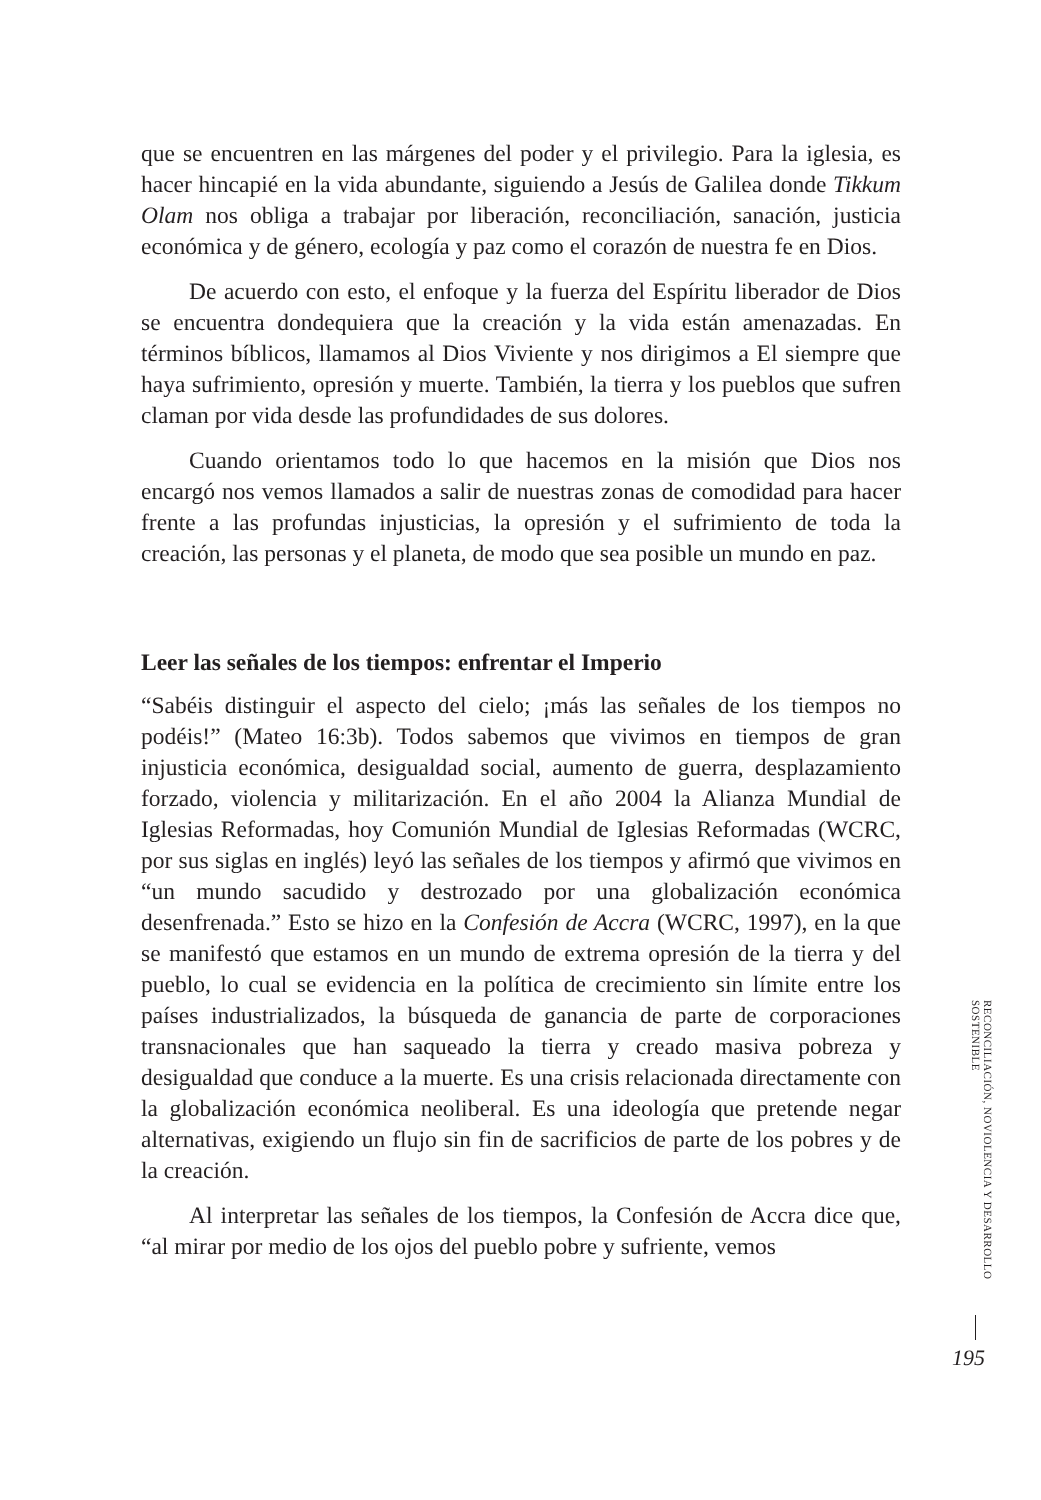que se encuentren en las márgenes del poder y el privilegio. Para la iglesia, es hacer hincapié en la vida abundante, siguiendo a Jesús de Galilea donde Tikkum Olam nos obliga a trabajar por liberación, reconciliación, sanación, justicia económica y de género, ecología y paz como el corazón de nuestra fe en Dios.
De acuerdo con esto, el enfoque y la fuerza del Espíritu liberador de Dios se encuentra dondequiera que la creación y la vida están amenazadas. En términos bíblicos, llamamos al Dios Viviente y nos dirigimos a El siempre que haya sufrimiento, opresión y muerte. También, la tierra y los pueblos que sufren claman por vida desde las profundidades de sus dolores.
Cuando orientamos todo lo que hacemos en la misión que Dios nos encargó nos vemos llamados a salir de nuestras zonas de comodidad para hacer frente a las profundas injusticias, la opresión y el sufrimiento de toda la creación, las personas y el planeta, de modo que sea posible un mundo en paz.
Leer las señales de los tiempos: enfrentar el Imperio
“Sabéis distinguir el aspecto del cielo; ¡más las señales de los tiempos no podéis!” (Mateo 16:3b). Todos sabemos que vivimos en tiempos de gran injusticia económica, desigualdad social, aumento de guerra, desplazamiento forzado, violencia y militarización. En el año 2004 la Alianza Mundial de Iglesias Reformadas, hoy Comunión Mundial de Iglesias Reformadas (WCRC, por sus siglas en inglés) leyó las señales de los tiempos y afirmó que vivimos en “un mundo sacudido y destrozado por una globalización económica desenfrenada.” Esto se hizo en la Confesión de Accra (WCRC, 1997), en la que se manifestó que estamos en un mundo de extrema opresión de la tierra y del pueblo, lo cual se evidencia en la política de crecimiento sin límite entre los países industrializados, la búsqueda de ganancia de parte de corporaciones transnacionales que han saqueado la tierra y creado masiva pobreza y desigualdad que conduce a la muerte. Es una crisis relacionada directamente con la globalización económica neoliberal. Es una ideología que pretende negar alternativas, exigiendo un flujo sin fin de sacrificios de parte de los pobres y de la creación.
Al interpretar las señales de los tiempos, la Confesión de Accra dice que, “al mirar por medio de los ojos del pueblo pobre y sufriente, vemos
RECONCILIACIÓN, NOVIOLENCIA Y DESARROLLO SOSTENIBLE
195